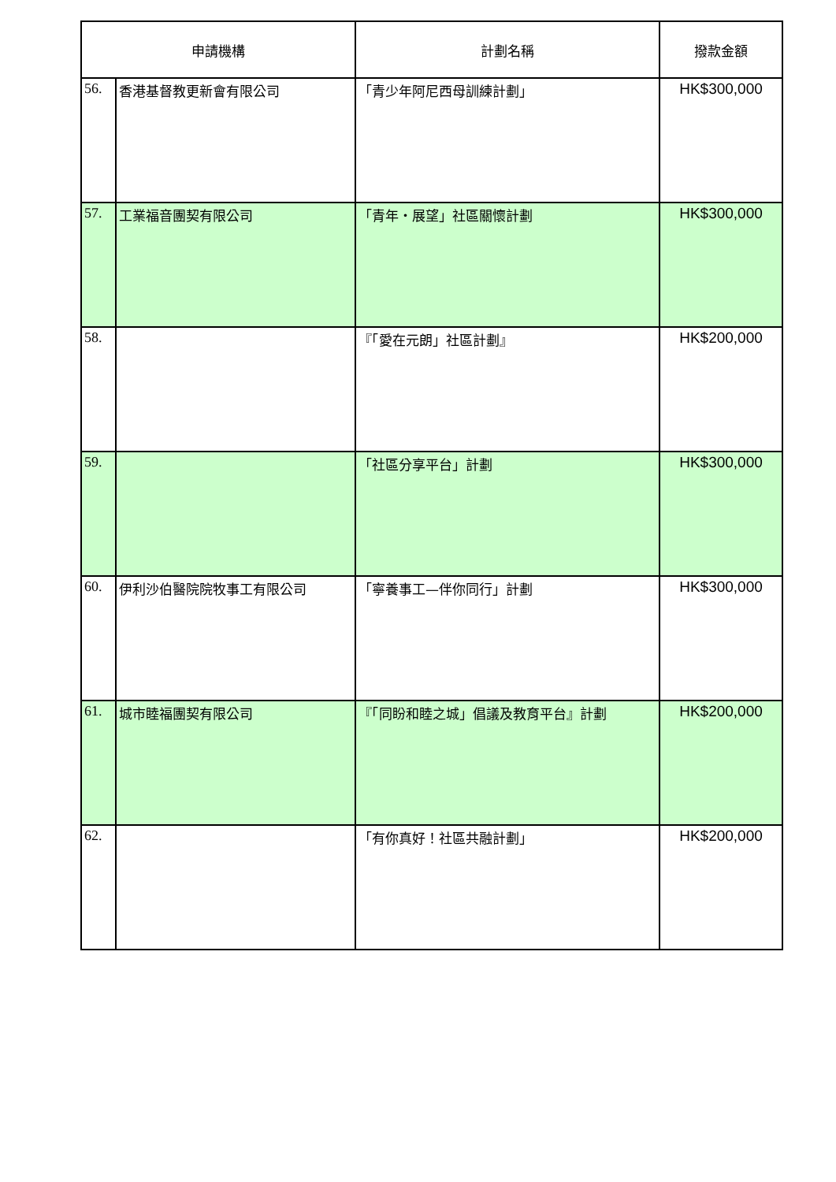| 申請機構 | | 計劃名稱 | 撥款金額 |
| --- | --- | --- | --- |
| 56. | 香港基督教更新會有限公司 | 「青少年阿尼西母訓練計劃」 | HK$300,000 |
| 57. | 工業福音團契有限公司 | 「青年・展望」社區關懷計劃 | HK$300,000 |
| 58. | | 『「愛在元朗」社區計劃』 | HK$200,000 |
| 59. | | 「社區分享平台」計劃 | HK$300,000 |
| 60. | 伊利沙伯醫院院牧事工有限公司 | 「寧養事工—伴你同行」計劃 | HK$300,000 |
| 61. | 城市睦福團契有限公司 | 『「同盼和睦之城」倡議及教育平台』計劃 | HK$200,000 |
| 62. | | 「有你真好！社區共融計劃」 | HK$200,000 |